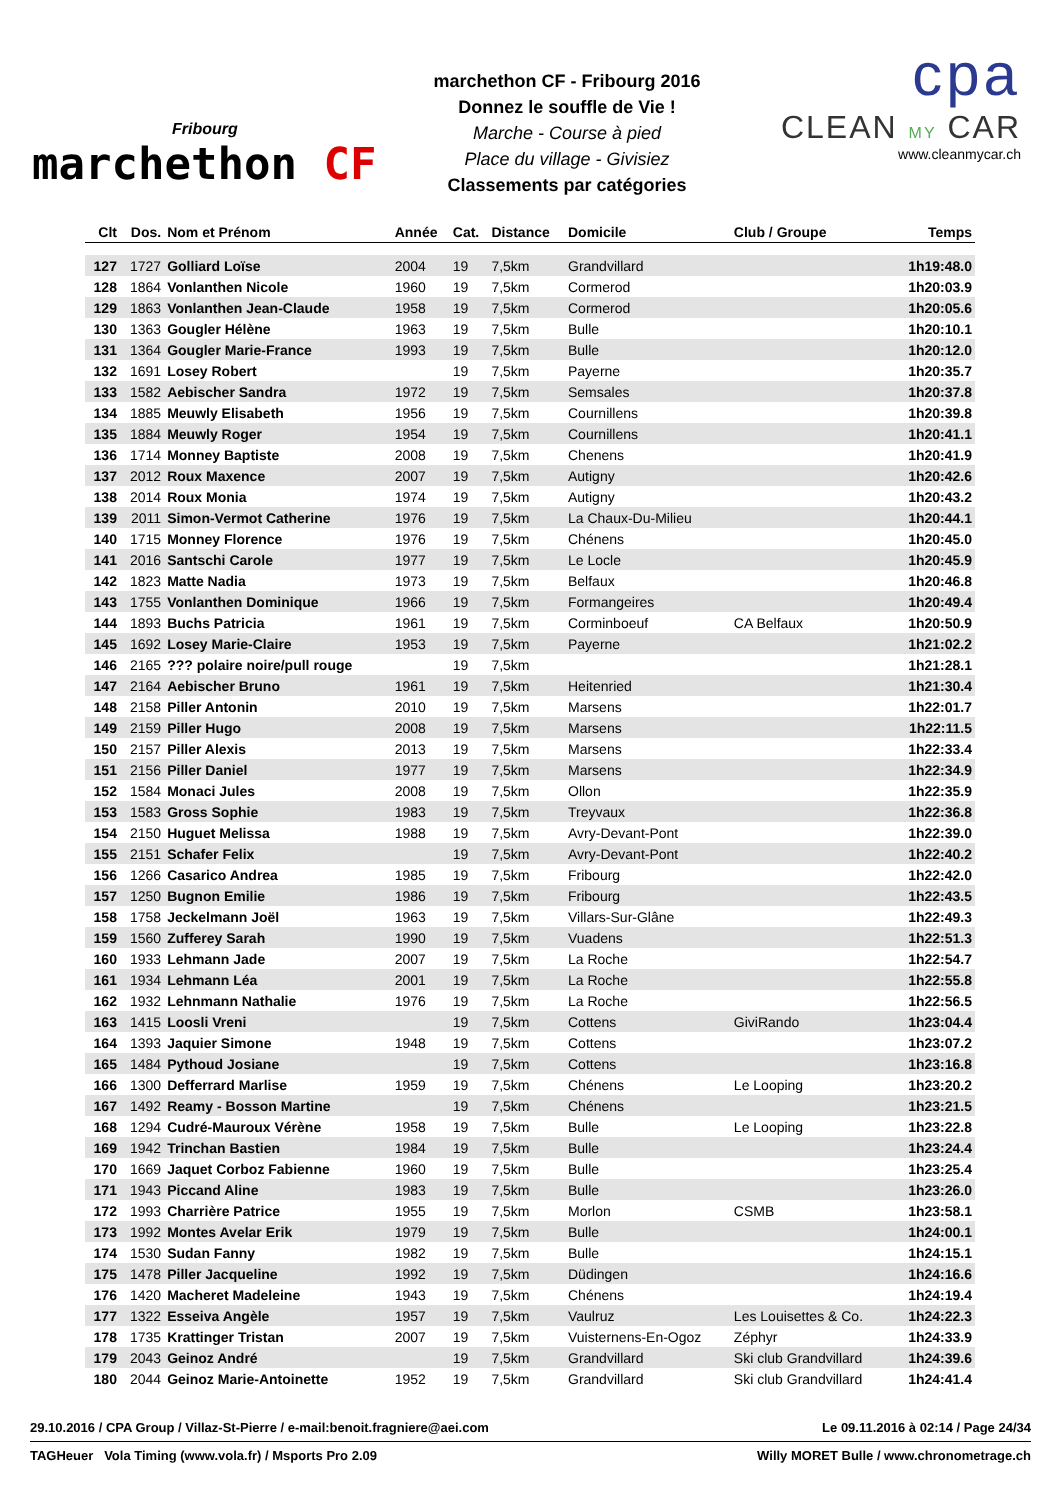Fribourg
marchethon CF
marchethon CF - Fribourg 2016
Donnez le souffle de Vie !
Marche - Course à pied
Place du village - Givisiez
Classements par catégories
cpa
CLEAN MY CAR
www.cleanmycar.ch
| Clt | Dos. | Nom et Prénom | Année | Cat. | Distance | Domicile | Club / Groupe | Temps |
| --- | --- | --- | --- | --- | --- | --- | --- | --- |
| 127 | 1727 | Golliard Loïse | 2004 | 19 | 7,5km | Grandvillard | | 1h19:48.0 |
| 128 | 1864 | Vonlanthen Nicole | 1960 | 19 | 7,5km | Cormerod | | 1h20:03.9 |
| 129 | 1863 | Vonlanthen Jean-Claude | 1958 | 19 | 7,5km | Cormerod | | 1h20:05.6 |
| 130 | 1363 | Gougler Hélène | 1963 | 19 | 7,5km | Bulle | | 1h20:10.1 |
| 131 | 1364 | Gougler Marie-France | 1993 | 19 | 7,5km | Bulle | | 1h20:12.0 |
| 132 | 1691 | Losey Robert | | 19 | 7,5km | Payerne | | 1h20:35.7 |
| 133 | 1582 | Aebischer Sandra | 1972 | 19 | 7,5km | Semsales | | 1h20:37.8 |
| 134 | 1885 | Meuwly Elisabeth | 1956 | 19 | 7,5km | Cournillens | | 1h20:39.8 |
| 135 | 1884 | Meuwly Roger | 1954 | 19 | 7,5km | Cournillens | | 1h20:41.1 |
| 136 | 1714 | Monney Baptiste | 2008 | 19 | 7,5km | Chenens | | 1h20:41.9 |
| 137 | 2012 | Roux Maxence | 2007 | 19 | 7,5km | Autigny | | 1h20:42.6 |
| 138 | 2014 | Roux Monia | 1974 | 19 | 7,5km | Autigny | | 1h20:43.2 |
| 139 | 2011 | Simon-Vermot Catherine | 1976 | 19 | 7,5km | La Chaux-Du-Milieu | | 1h20:44.1 |
| 140 | 1715 | Monney Florence | 1976 | 19 | 7,5km | Chénens | | 1h20:45.0 |
| 141 | 2016 | Santschi Carole | 1977 | 19 | 7,5km | Le Locle | | 1h20:45.9 |
| 142 | 1823 | Matte Nadia | 1973 | 19 | 7,5km | Belfaux | | 1h20:46.8 |
| 143 | 1755 | Vonlanthen Dominique | 1966 | 19 | 7,5km | Formangeires | | 1h20:49.4 |
| 144 | 1893 | Buchs Patricia | 1961 | 19 | 7,5km | Corminboeuf | CA Belfaux | 1h20:50.9 |
| 145 | 1692 | Losey Marie-Claire | 1953 | 19 | 7,5km | Payerne | | 1h21:02.2 |
| 146 | 2165 | ??? polaire noire/pull rouge | | 19 | 7,5km | | | 1h21:28.1 |
| 147 | 2164 | Aebischer Bruno | 1961 | 19 | 7,5km | Heitenried | | 1h21:30.4 |
| 148 | 2158 | Piller Antonin | 2010 | 19 | 7,5km | Marsens | | 1h22:01.7 |
| 149 | 2159 | Piller Hugo | 2008 | 19 | 7,5km | Marsens | | 1h22:11.5 |
| 150 | 2157 | Piller Alexis | 2013 | 19 | 7,5km | Marsens | | 1h22:33.4 |
| 151 | 2156 | Piller Daniel | 1977 | 19 | 7,5km | Marsens | | 1h22:34.9 |
| 152 | 1584 | Monaci Jules | 2008 | 19 | 7,5km | Ollon | | 1h22:35.9 |
| 153 | 1583 | Gross Sophie | 1983 | 19 | 7,5km | Treyvaux | | 1h22:36.8 |
| 154 | 2150 | Huguet Melissa | 1988 | 19 | 7,5km | Avry-Devant-Pont | | 1h22:39.0 |
| 155 | 2151 | Schafer Felix | | 19 | 7,5km | Avry-Devant-Pont | | 1h22:40.2 |
| 156 | 1266 | Casarico Andrea | 1985 | 19 | 7,5km | Fribourg | | 1h22:42.0 |
| 157 | 1250 | Bugnon Emilie | 1986 | 19 | 7,5km | Fribourg | | 1h22:43.5 |
| 158 | 1758 | Jeckelmann Joël | 1963 | 19 | 7,5km | Villars-Sur-Glâne | | 1h22:49.3 |
| 159 | 1560 | Zufferey Sarah | 1990 | 19 | 7,5km | Vuadens | | 1h22:51.3 |
| 160 | 1933 | Lehmann Jade | 2007 | 19 | 7,5km | La Roche | | 1h22:54.7 |
| 161 | 1934 | Lehmann Léa | 2001 | 19 | 7,5km | La Roche | | 1h22:55.8 |
| 162 | 1932 | Lehnmann Nathalie | 1976 | 19 | 7,5km | La Roche | | 1h22:56.5 |
| 163 | 1415 | Loosli Vreni | | 19 | 7,5km | Cottens | GiviRando | 1h23:04.4 |
| 164 | 1393 | Jaquier Simone | 1948 | 19 | 7,5km | Cottens | | 1h23:07.2 |
| 165 | 1484 | Pythoud Josiane | | 19 | 7,5km | Cottens | | 1h23:16.8 |
| 166 | 1300 | Defferrard Marlise | 1959 | 19 | 7,5km | Chénens | Le Looping | 1h23:20.2 |
| 167 | 1492 | Reamy - Bosson Martine | | 19 | 7,5km | Chénens | | 1h23:21.5 |
| 168 | 1294 | Cudré-Mauroux Vérène | 1958 | 19 | 7,5km | Bulle | Le Looping | 1h23:22.8 |
| 169 | 1942 | Trinchan Bastien | 1984 | 19 | 7,5km | Bulle | | 1h23:24.4 |
| 170 | 1669 | Jaquet Corboz Fabienne | 1960 | 19 | 7,5km | Bulle | | 1h23:25.4 |
| 171 | 1943 | Piccand Aline | 1983 | 19 | 7,5km | Bulle | | 1h23:26.0 |
| 172 | 1993 | Charrière Patrice | 1955 | 19 | 7,5km | Morlon | CSMB | 1h23:58.1 |
| 173 | 1992 | Montes Avelar Erik | 1979 | 19 | 7,5km | Bulle | | 1h24:00.1 |
| 174 | 1530 | Sudan Fanny | 1982 | 19 | 7,5km | Bulle | | 1h24:15.1 |
| 175 | 1478 | Piller Jacqueline | 1992 | 19 | 7,5km | Düdingen | | 1h24:16.6 |
| 176 | 1420 | Macheret Madeleine | 1943 | 19 | 7,5km | Chénens | | 1h24:19.4 |
| 177 | 1322 | Esseiva Angèle | 1957 | 19 | 7,5km | Vaulruz | Les Louisettes & Co. | 1h24:22.3 |
| 178 | 1735 | Krattinger Tristan | 2007 | 19 | 7,5km | Vuisternens-En-Ogoz | Zéphyr | 1h24:33.9 |
| 179 | 2043 | Geinoz André | | 19 | 7,5km | Grandvillard | Ski club Grandvillard | 1h24:39.6 |
| 180 | 2044 | Geinoz Marie-Antoinette | 1952 | 19 | 7,5km | Grandvillard | Ski club Grandvillard | 1h24:41.4 |
29.10.2016 / CPA Group / Villaz-St-Pierre / e-mail:benoit.fragniere@aei.com Le 09.11.2016 à 02:14 / Page 24/34
TAGHeuer Vola Timing (www.vola.fr) / Msports Pro 2.09 Willy MORET Bulle / www.chronometrage.ch